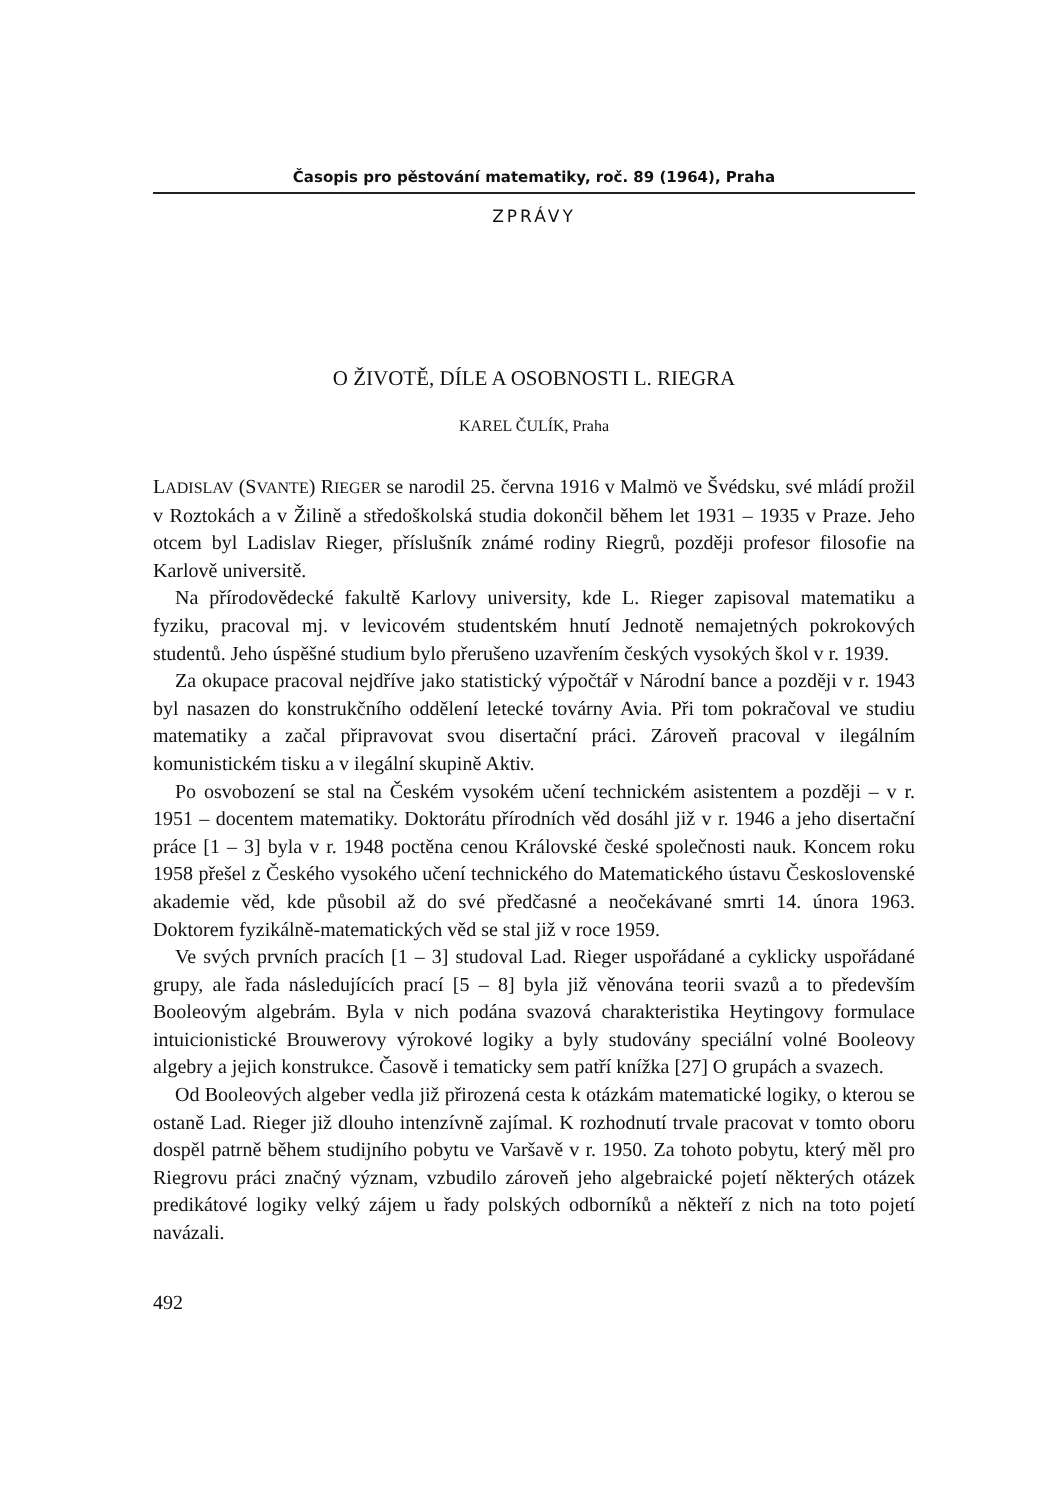Časopis pro pěstování matematiky, roč. 89 (1964), Praha
ZPRÁVY
O ŽIVOTĚ, DÍLE A OSOBNOSTI L. RIEGRA
KAREL ČULÍK, Praha
LADISLAV (SVANTE) RIEGER se narodil 25. června 1916 v Malmö ve Švédsku, své mládí prožil v Roztokách a v Žilině a středoškolská studia dokončil během let 1931 – 1935 v Praze. Jeho otcem byl Ladislav Rieger, příslušník známé rodiny Riegrů, později profesor filosofie na Karlově universitě.
Na přírodovědecké fakultě Karlovy university, kde L. Rieger zapisoval matematiku a fyziku, pracoval mj. v levicovém studentském hnutí Jednotě nemajetných pokrokových studentů. Jeho úspěšné studium bylo přerušeno uzavřením českých vysokých škol v r. 1939.
Za okupace pracoval nejdříve jako statistický výpočtář v Národní bance a později v r. 1943 byl nasazen do konstrukčního oddělení letecké továrny Avia. Při tom pokračoval ve studiu matematiky a začal připravovat svou disertační práci. Zároveň pracoval v ilegálním komunistickém tisku a v ilegální skupině Aktiv.
Po osvobození se stal na Českém vysokém učení technickém asistentem a později – v r. 1951 – docentem matematiky. Doktorátu přírodních věd dosáhl již v r. 1946 a jeho disertační práce [1 – 3] byla v r. 1948 poctěna cenou Královské české společnosti nauk. Koncem roku 1958 přešel z Českého vysokého učení technického do Matematického ústavu Československé akademie věd, kde působil až do své předčasné a neočekávané smrti 14. února 1963. Doktorem fyzikálně-matematických věd se stal již v roce 1959.
Ve svých prvních pracích [1 – 3] studoval Lad. Rieger uspořádané a cyklicky uspořádané grupy, ale řada následujících prací [5 – 8] byla již věnována teorii svazů a to především Booleovým algebrám. Byla v nich podána svazová charakteristika Heytingovy formulace intuicionistické Brouwerovy výrokové logiky a byly studovány speciální volné Booleovy algebry a jejich konstrukce. Časově i tematicky sem patří knížka [27] O grupách a svazech.
Od Booleových algeber vedla již přirozená cesta k otázkám matematické logiky, o kterou se ostaně Lad. Rieger již dlouho intenzívně zajímal. K rozhodnutí trvale pracovat v tomto oboru dospěl patrně během studijního pobytu ve Varšavě v r. 1950. Za tohoto pobytu, který měl pro Riegrovu práci značný význam, vzbudilo zároveň jeho algebraické pojetí některých otázek predikátové logiky velký zájem u řady polských odborníků a někteří z nich na toto pojetí navázali.
492